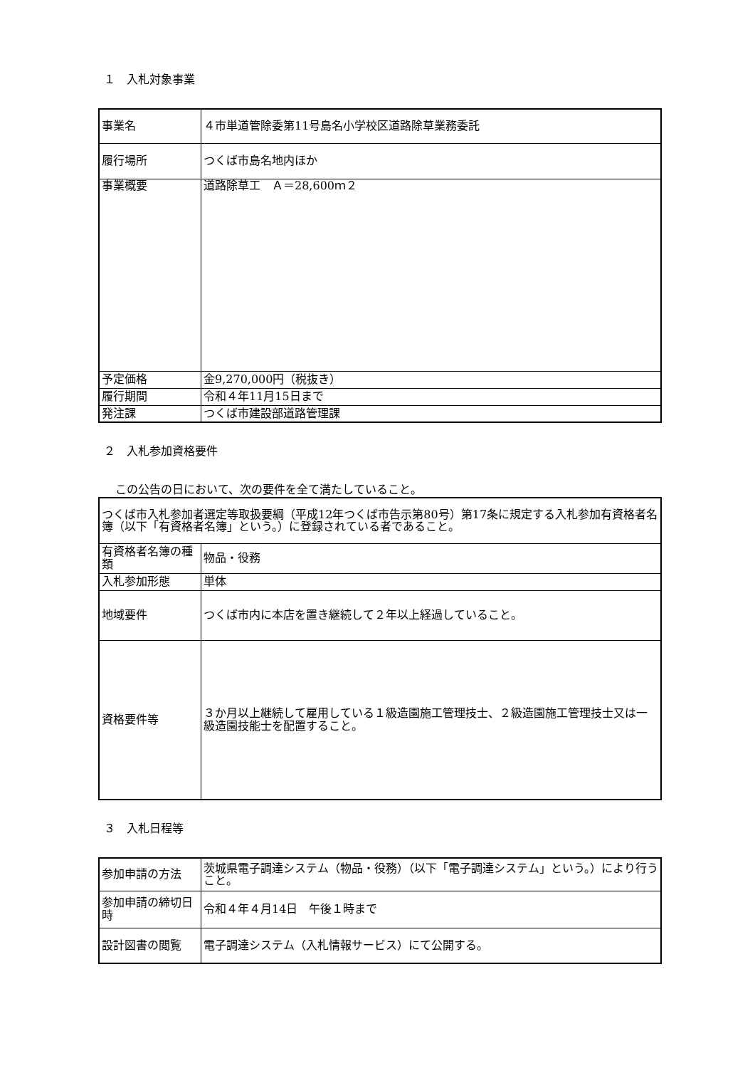１　入札対象事業
| 事業名 | ４市単道管除委第11号島名小学校区道路除草業務委託 |
| 履行場所 | つくば市島名地内ほか |
| 事業概要 | 道路除草工 Ａ＝28,600ｍ２ |
| 予定価格 | 金9,270,000円（税抜き） |
| 履行期間 | 令和４年11月15日まで |
| 発注課 | つくば市建設部道路管理課 |
２　入札参加資格要件
この公告の日において、次の要件を全て満たしていること。
| つくば市入札参加者選定等取扱要綱（平成12年つくば市告示第80号）第17条に規定する入札参加有資格者名簿（以下「有資格者名簿」という。）に登録されている者であること。 | |
| 有資格者名簿の種類 | 物品・役務 |
| 入札参加形態 | 単体 |
| 地域要件 | つくば市内に本店を置き継続して２年以上経過していること。 |
| 資格要件等 | ３か月以上継続して雇用している１級造園施工管理技士、２級造園施工管理技士又は一級造園技能士を配置すること。 |
３　入札日程等
| 参加申請の方法 | 茨城県電子調達システム（物品・役務）（以下「電子調達システム」という。）により行うこと。 |
| 参加申請の締切日時 | 令和４年４月14日 午後１時まで |
| 設計図書の閲覧 | 電子調達システム（入札情報サービス）にて公開する。 |